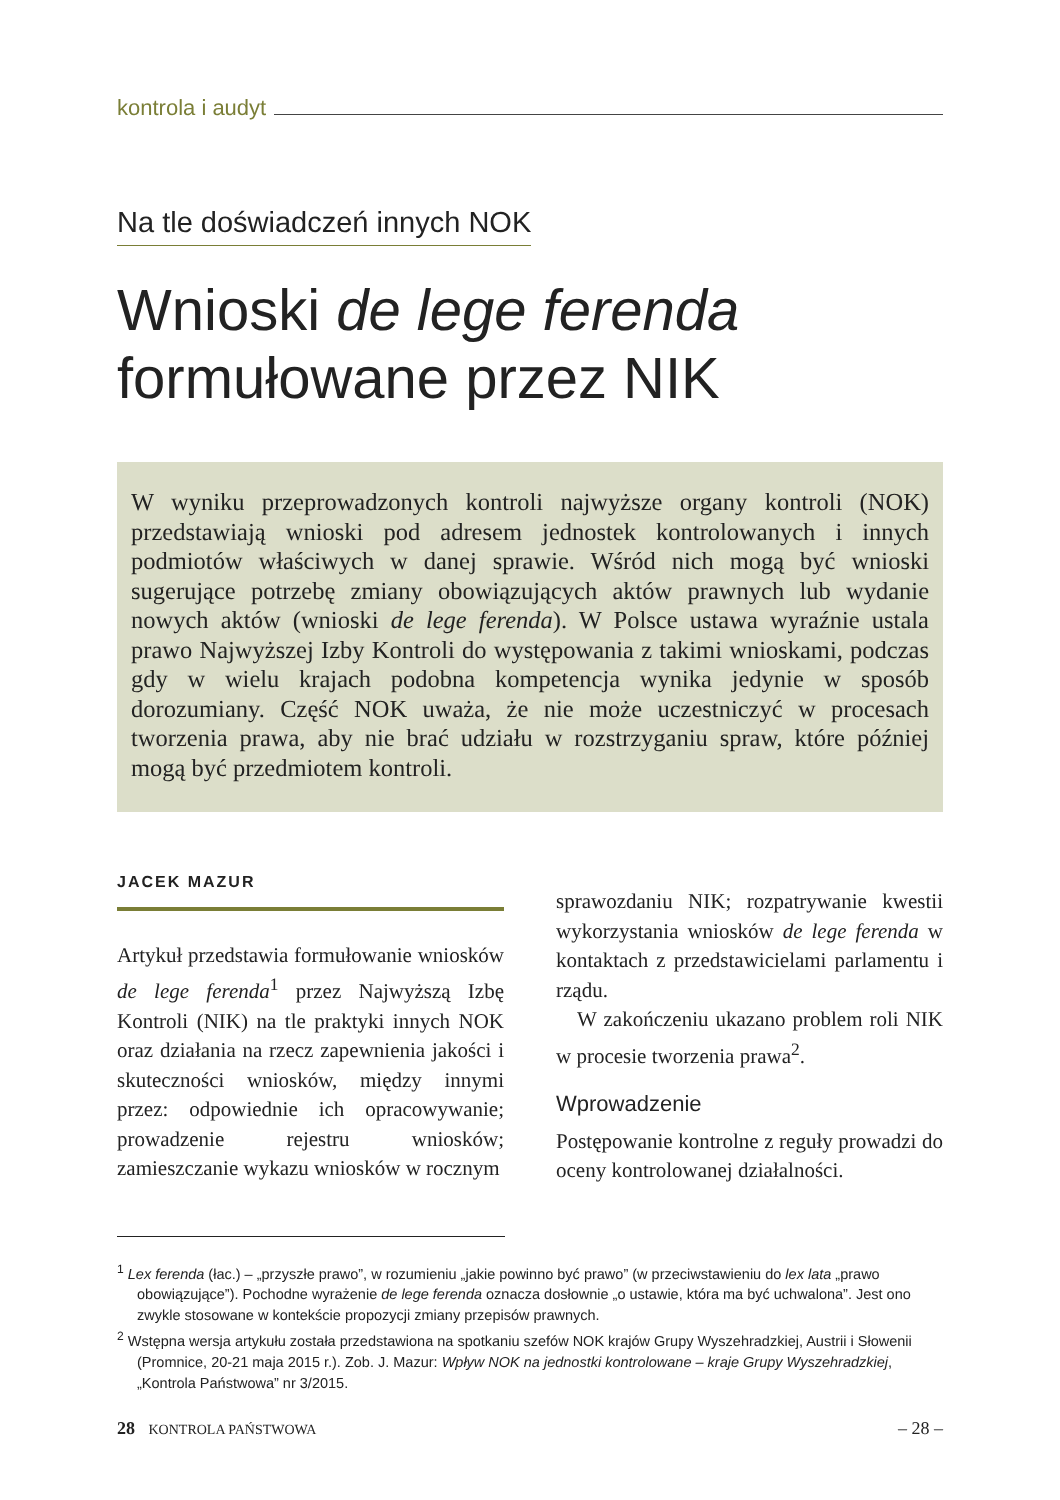kontrola i audyt
Na tle doświadczeń innych NOK
Wnioski de lege ferenda
formułowane przez NIK
W wyniku przeprowadzonych kontroli najwyższe organy kontroli (NOK) przedstawiają wnioski pod adresem jednostek kontrolowanych i innych podmiotów właściwych w danej sprawie. Wśród nich mogą być wnioski sugerujące potrzebę zmiany obowiązujących aktów prawnych lub wydanie nowych aktów (wnioski de lege ferenda). W Polsce ustawa wyraźnie ustala prawo Najwyższej Izby Kontroli do występowania z takimi wnioskami, podczas gdy w wielu krajach podobna kompetencja wynika jedynie w sposób dorozumiany. Część NOK uważa, że nie może uczestniczyć w procesach tworzenia prawa, aby nie brać udziału w rozstrzyganiu spraw, które później mogą być przedmiotem kontroli.
JACEK MAZUR
Artykuł przedstawia formułowanie wniosków de lege ferenda<sup>1</sup> przez Najwyższą Izbę Kontroli (NIK) na tle praktyki innych NOK oraz działania na rzecz zapewnienia jakości i skuteczności wniosków, między innymi przez: odpowiednie ich opracowywanie; prowadzenie rejestru wniosków; zamieszczanie wykazu wniosków w rocznym
sprawozdaniu NIK; rozpatrywanie kwestii wykorzystania wniosków de lege ferenda w kontaktach z przedstawicielami parlamentu i rządu.
W zakończeniu ukazano problem roli NIK w procesie tworzenia prawa<sup>2</sup>.
Wprowadzenie
Postępowanie kontrolne z reguły prowadzi do oceny kontrolowanej działalności.
<sup>1</sup> Lex ferenda (łac.) – „przyszłe prawo”, w rozumieniu „jakie powinno być prawo” (w przeciwstawieniu do lex lata „prawo obowiązujące”). Pochodne wyrażenie de lege ferenda oznacza dosłownie „o ustawie, która ma być uchwalona”. Jest ono zwykle stosowane w kontekście propozycji zmiany przepisów prawnych.
<sup>2</sup> Wstępna wersja artykułu została przedstawiona na spotkaniu szefów NOK krajów Grupy Wyszehradzkiej, Austrii i Słowenii (Promnice, 20-21 maja 2015 r.). Zob. J. Mazur: Wpływ NOK na jednostki kontrolowane – kraje Grupy Wyszehradzkiej, „Kontrola Państwowa” nr 3/2015.
28 KONTROLA PAŃSTWOWA – 28 –